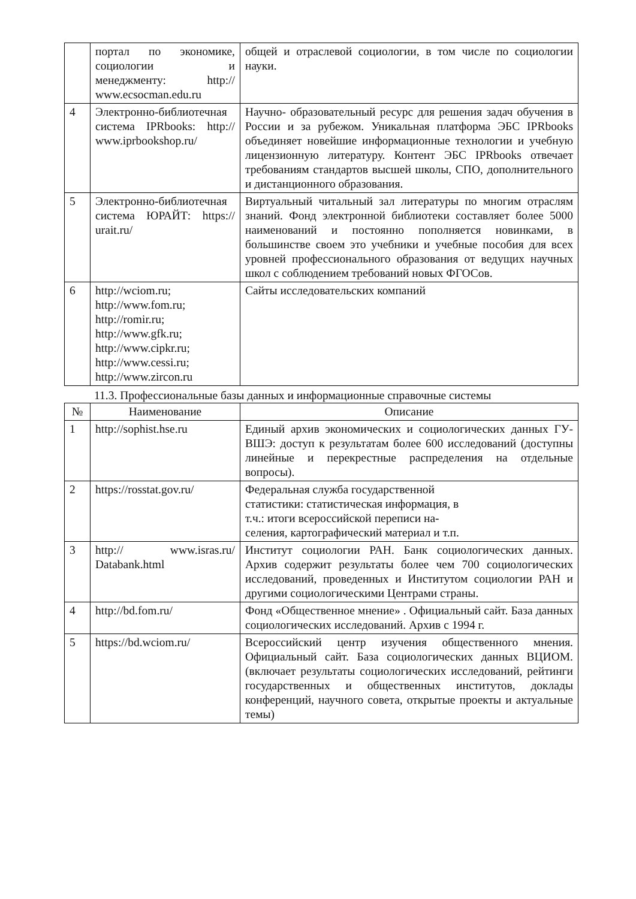| | портал по экономике, социологии и менеджменту: http:// www.ecsocman.edu.ru | общей и отраслевой социологии, в том числе по социологии науки. |
| 4 | Электронно-библиотечная система IPRbooks: http:// www.iprbookshop.ru/ | Научно- образовательный ресурс для решения задач обучения в России и за рубежом. Уникальная платформа ЭБС IPRbooks объединяет новейшие информационные технологии и учебную лицензионную литературу. Контент ЭБС IPRbooks отвечает требованиям стандартов высшей школы, СПО, дополнительного и дистанционного образования. |
| 5 | Электронно-библиотечная система ЮРАЙТ: https:// urait.ru/ | Виртуальный читальный зал литературы по многим отраслям знаний. Фонд электронной библиотеки составляет более 5000 наименований и постоянно пополняется новинками, в большинстве своем это учебники и учебные пособия для всех уровней профессионального образования от ведущих научных школ с соблюдением требований новых ФГОСов. |
| 6 | http://wciom.ru; http://www.fom.ru; http://romir.ru; http://www.gfk.ru; http://www.cipkr.ru; http://www.cessi.ru; http://www.zircon.ru | Сайты исследовательских компаний |
11.3. Профессиональные базы данных и информационные справочные системы
| № | Наименование | Описание |
| --- | --- | --- |
| 1 | http://sophist.hse.ru | Единый архив экономических и социологических данных ГУ- ВШЭ: доступ к результатам более 600 исследований (доступны линейные и перекрестные распределения на отдельные вопросы). |
| 2 | https://rosstat.gov.ru/ | Федеральная служба государственной статистики: статистическая информация, в т.ч.: итоги всероссийской переписи на- селения, картографический материал и т.п. |
| 3 | http:// www.isras.ru/ Databank.html | Институт социологии РАН. Банк социологических данных. Архив содержит результаты более чем 700 социологических исследований, проведенных и Институтом социологии РАН и другими социологическими Центрами страны. |
| 4 | http://bd.fom.ru/ | Фонд «Общественное мнение» . Официальный сайт. База данных социологических исследований. Архив с 1994 г. |
| 5 | https://bd.wciom.ru/ | Всероссийский центр изучения общественного мнения. Официальный сайт. База социологических данных ВЦИОМ. (включает результаты социологических исследований, рейтинги государственных и общественных институтов, доклады конференций, научного совета, открытые проекты и актуальные темы) |